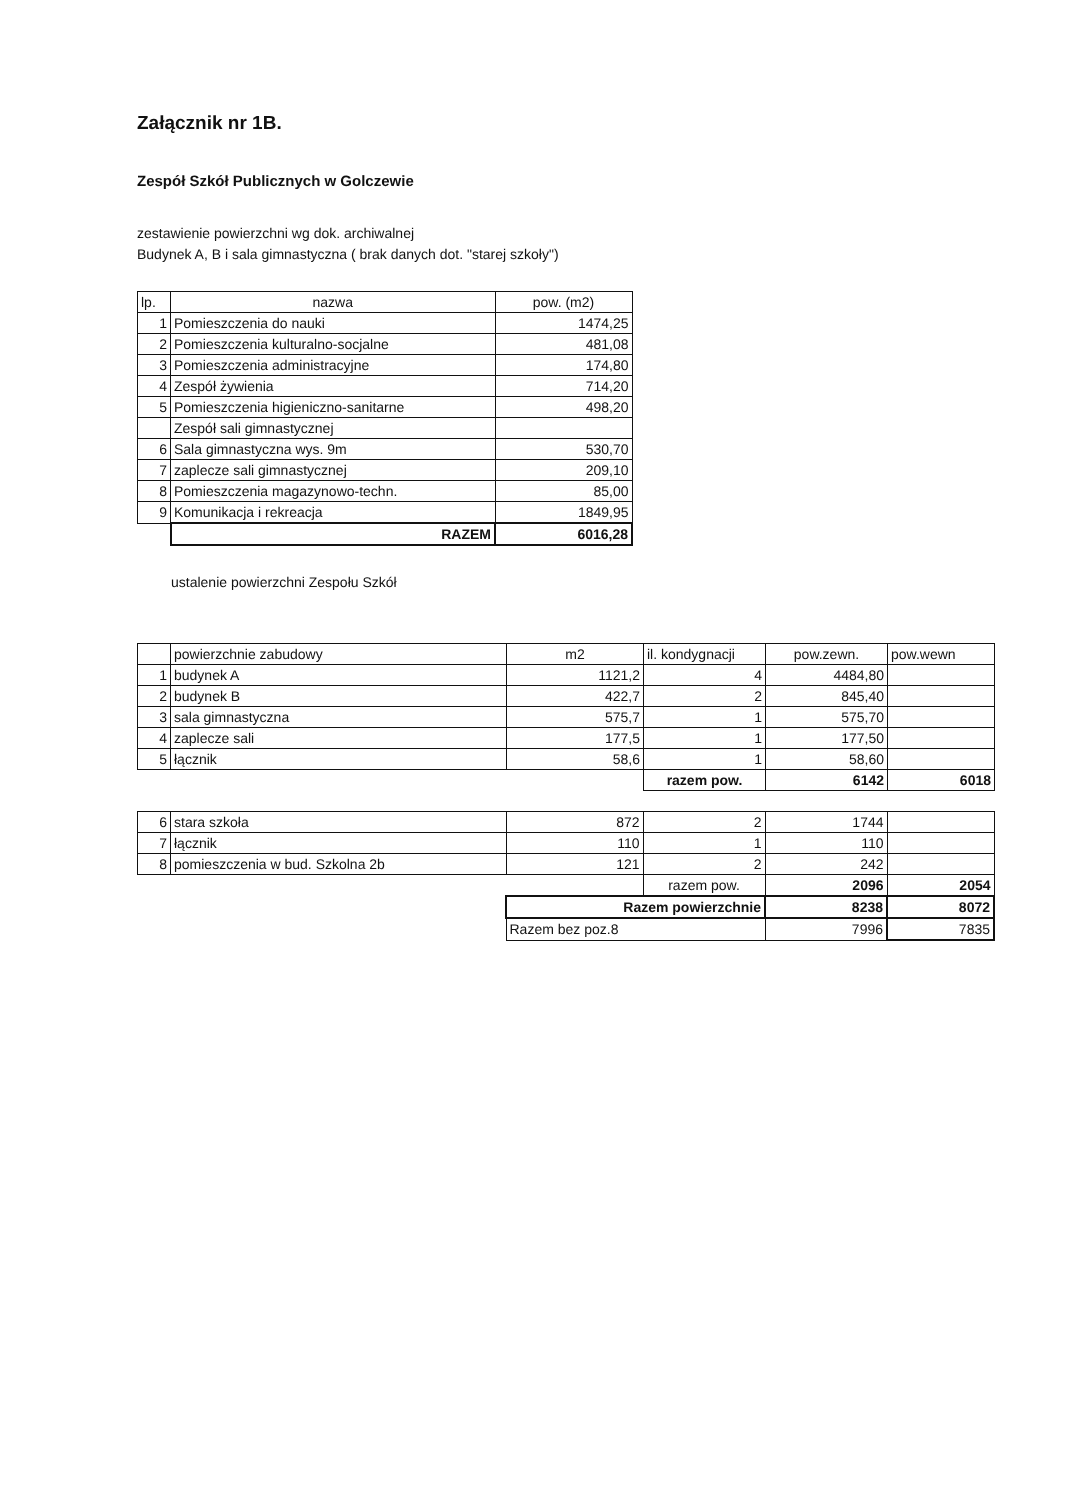Załącznik nr 1B.
Zespół Szkół Publicznych w Golczewie
zestawienie powierzchni wg dok. archiwalnej
Budynek A, B i sala gimnastyczna ( brak danych dot. "starej szkoły")
| lp. | nazwa | pow. (m2) |
| --- | --- | --- |
| 1 | Pomieszczenia do nauki | 1474,25 |
| 2 | Pomieszczenia kulturalno-socjalne | 481,08 |
| 3 | Pomieszczenia administracyjne | 174,80 |
| 4 | Zespół żywienia | 714,20 |
| 5 | Pomieszczenia higieniczno-sanitarne | 498,20 |
| | Zespół sali gimnastycznej | |
| 6 | Sala gimnastyczna wys. 9m | 530,70 |
| 7 | zaplecze sali gimnastycznej | 209,10 |
| 8 | Pomieszczenia magazynowo-techn. | 85,00 |
| 9 | Komunikacja i rekreacja | 1849,95 |
| | RAZEM | 6016,28 |
ustalenie powierzchni Zespołu Szkół
| | powierzchnie zabudowy | m2 | il. kondygnacji | pow.zewn. | pow.wewn |
| 1 | budynek A | 1121,2 | 4 | 4484,80 | |
| 2 | budynek B | 422,7 | 2 | 845,40 | |
| 3 | sala gimnastyczna | 575,7 | 1 | 575,70 | |
| 4 | zaplecze sali | 177,5 | 1 | 177,50 | |
| 5 | łącznik | 58,6 | 1 | 58,60 | |
| | | | razem pow. | 6142 | 6018 |
| 6 | stara szkoła | 872 | 2 | 1744 | |
| 7 | łącznik | 110 | 1 | 110 | |
| 8 | pomieszczenia w bud. Szkolna 2b | 121 | 2 | 242 | |
| | | | razem pow. | 2096 | 2054 |
| | | Razem powierzchnie | | 8238 | 8072 |
| | | Razem bez poz.8 | | 7996 | 7835 |